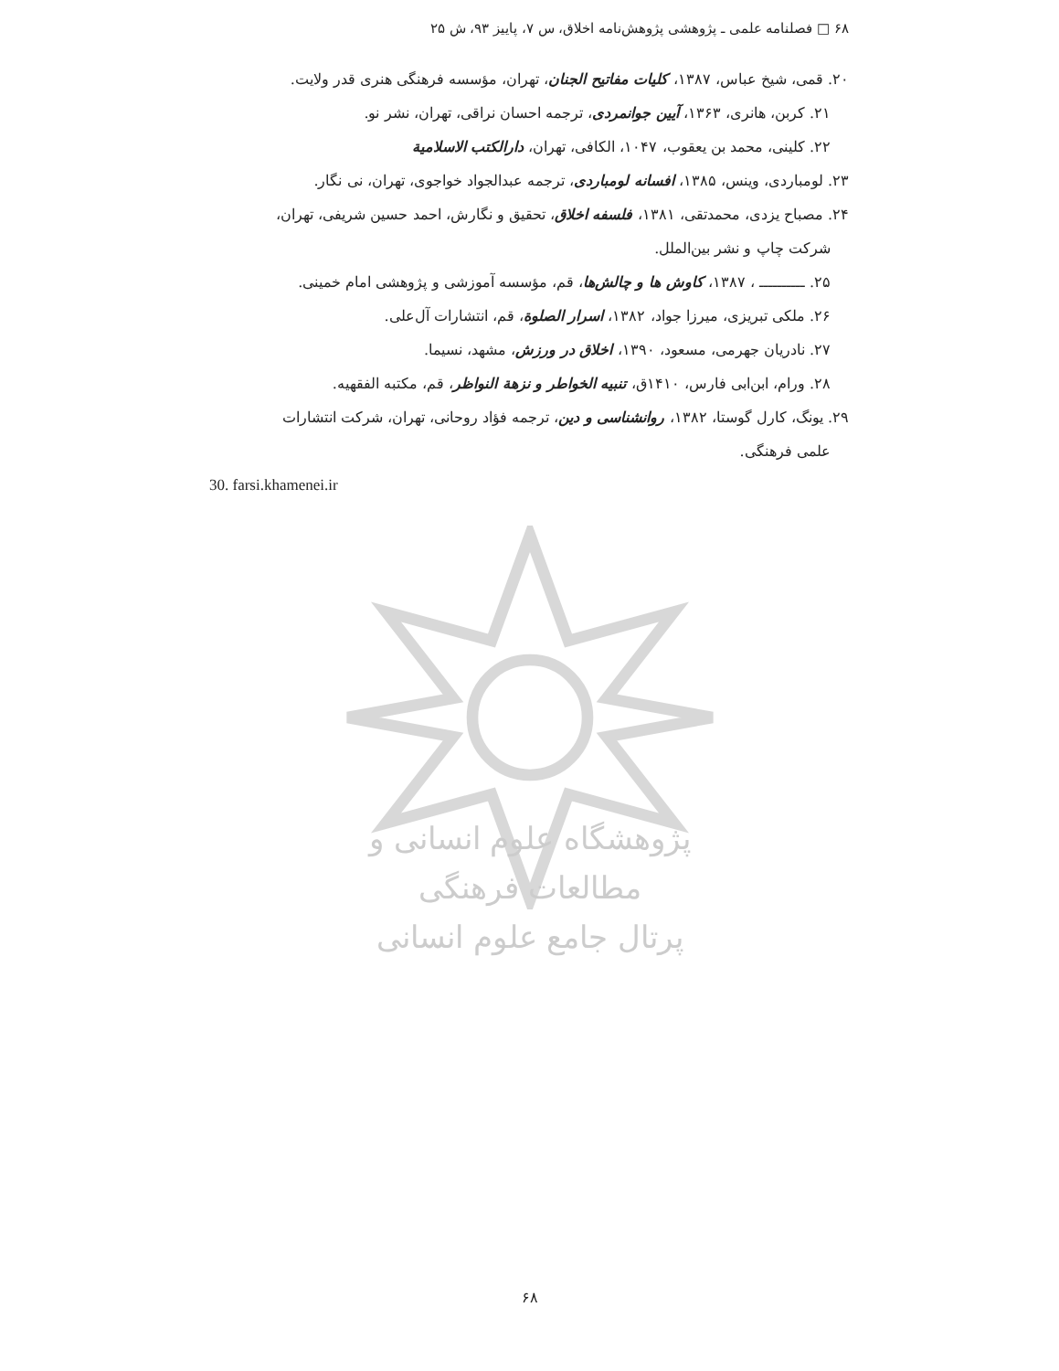۶۸ □ فصلنامه علمی ـ پژوهشی پژوهش‌نامه اخلاق، س ۷، پاییز ۹۳، ش ۲۵
۲۰. قمی، شیخ عباس، ۱۳۸۷، کلیات مفاتیح الجنان، تهران، مؤسسه فرهنگی هنری قدر ولایت.
۲۱. کربن، هانری، ۱۳۶۳، آیین جوانمردی، ترجمه احسان نراقی، تهران، نشر نو.
۲۲. کلینی، محمد بن یعقوب، ۱۰۴۷، الکافی، تهران، دارالکتب الاسلامیة
۲۳. لومباردی، وینس، ۱۳۸۵، افسانه لومباردی، ترجمه عبدالجواد خواجوی، تهران، نی نگار.
۲۴. مصباح یزدی، محمدتقی، ۱۳۸۱، فلسفه اخلاق، تحقیق و نگارش، احمد حسین شریفی، تهران،
شرکت چاپ و نشر بین‌الملل.
۲۵. ــــــــــ ، ۱۳۸۷، کاوش ها و چالش‌ها، قم، مؤسسه آموزشی و پژوهشی امام خمینی.
۲۶. ملکی تبریزی، میرزا جواد، ۱۳۸۲، اسرار الصلوة، قم، انتشارات آل‌علی.
۲۷. نادریان جهرمی، مسعود، ۱۳۹۰، اخلاق در ورزش، مشهد، نسیما.
۲۸. ورام، ابن‌ابی فارس، ۱۴۱۰ق، تنبیه الخواطر و نزهة النواظر، قم، مکتبه الفقهیه.
۲۹. یونگ، کارل گوستا، ۱۳۸۲، روانشناسی و دین، ترجمه فؤاد روحانی، تهران، شرکت انتشارات
علمی فرهنگی.
30. farsi.khamenei.ir
پژوهشگاه علوم انسانی و مطالعات فرهنگی
پرتال جامع علوم انسانی
۶۸